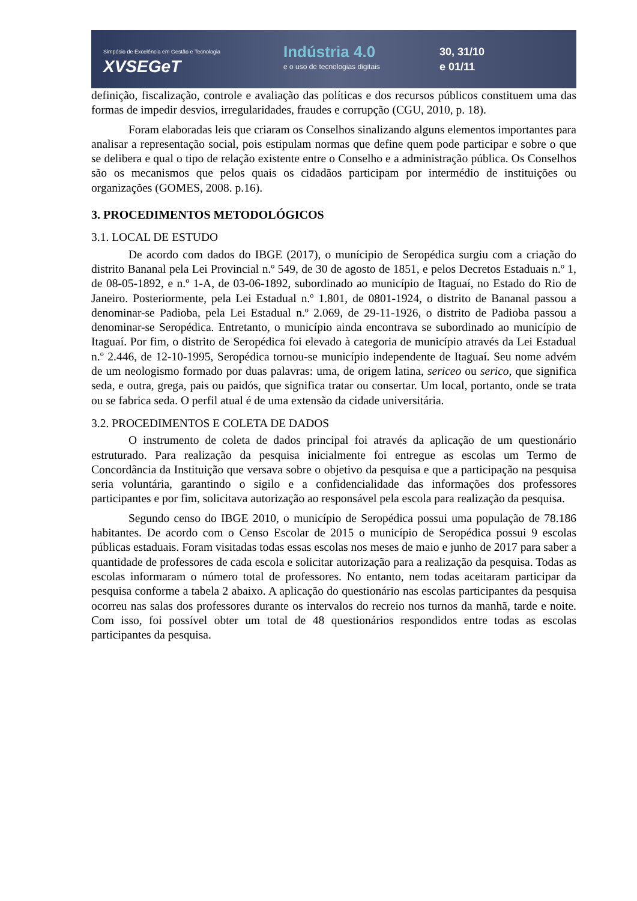Simpósio de Excelência em Gestão e Tecnologia
XVSEGeT
Indústria 4.0
e o uso de tecnologias digitais
30, 31/10
e 01/11
definição, fiscalização, controle e avaliação das políticas e dos recursos públicos constituem uma das formas de impedir desvios, irregularidades, fraudes e corrupção (CGU, 2010, p. 18).
Foram elaboradas leis que criaram os Conselhos sinalizando alguns elementos importantes para analisar a representação social, pois estipulam normas que define quem pode participar e sobre o que se delibera e qual o tipo de relação existente entre o Conselho e a administração pública. Os Conselhos são os mecanismos que pelos quais os cidadãos participam por intermédio de instituições ou organizações (GOMES, 2008. p.16).
3. PROCEDIMENTOS METODOLÓGICOS
3.1. LOCAL DE ESTUDO
De acordo com dados do IBGE (2017), o munícipio de Seropédica surgiu com a criação do distrito Bananal pela Lei Provincial n.º 549, de 30 de agosto de 1851, e pelos Decretos Estaduais n.º 1, de 08-05-1892, e n.º 1-A, de 03-06-1892, subordinado ao município de Itaguaí, no Estado do Rio de Janeiro. Posteriormente, pela Lei Estadual n.º 1.801, de 0801-1924, o distrito de Bananal passou a denominar-se Padioba, pela Lei Estadual n.º 2.069, de 29-11-1926, o distrito de Padioba passou a denominar-se Seropédica. Entretanto, o município ainda encontrava se subordinado ao município de Itaguaí. Por fim, o distrito de Seropédica foi elevado à categoria de município através da Lei Estadual n.º 2.446, de 12-10-1995, Seropédica tornou-se município independente de Itaguaí. Seu nome advém de um neologismo formado por duas palavras: uma, de origem latina, sericeo ou serico, que significa seda, e outra, grega, pais ou paidós, que significa tratar ou consertar. Um local, portanto, onde se trata ou se fabrica seda. O perfil atual é de uma extensão da cidade universitária.
3.2. PROCEDIMENTOS E COLETA DE DADOS
O instrumento de coleta de dados principal foi através da aplicação de um questionário estruturado. Para realização da pesquisa inicialmente foi entregue as escolas um Termo de Concordância da Instituição que versava sobre o objetivo da pesquisa e que a participação na pesquisa seria voluntária, garantindo o sigilo e a confidencialidade das informações dos professores participantes e por fim, solicitava autorização ao responsável pela escola para realização da pesquisa.
Segundo censo do IBGE 2010, o município de Seropédica possui uma população de 78.186 habitantes. De acordo com o Censo Escolar de 2015 o município de Seropédica possui 9 escolas públicas estaduais. Foram visitadas todas essas escolas nos meses de maio e junho de 2017 para saber a quantidade de professores de cada escola e solicitar autorização para a realização da pesquisa. Todas as escolas informaram o número total de professores. No entanto, nem todas aceitaram participar da pesquisa conforme a tabela 2 abaixo. A aplicação do questionário nas escolas participantes da pesquisa ocorreu nas salas dos professores durante os intervalos do recreio nos turnos da manhã, tarde e noite. Com isso, foi possível obter um total de 48 questionários respondidos entre todas as escolas participantes da pesquisa.